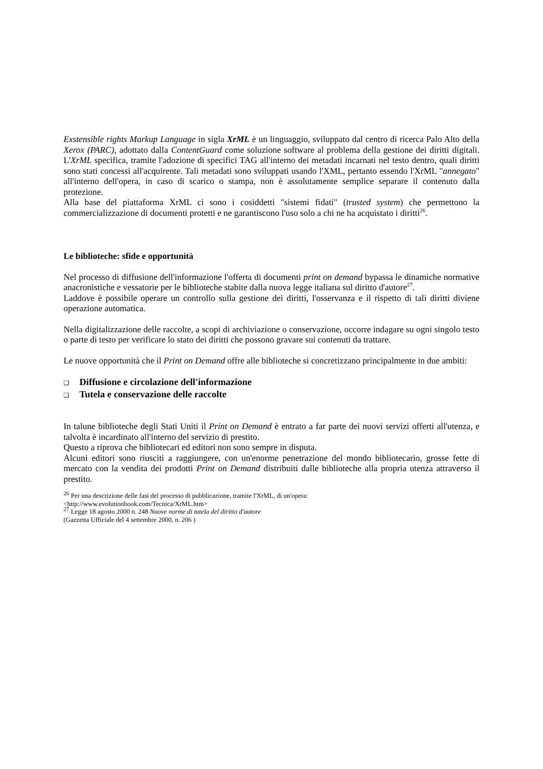Exstensible rights Markup Language in sigla XrML è un linguaggio, sviluppato dal centro di ricerca Palo Alto della Xerox (PARC), adottato dalla ContentGuard come soluzione software al problema della gestione dei diritti digitali. L'XrML specifica, tramite l'adozione di specifici TAG all'interno dei metadati incarnati nel testo dentro, quali diritti sono stati concessi all'acquirente. Tali metadati sono sviluppati usando l'XML, pertanto essendo l'XrML "annegato" all'interno dell'opera, in caso di scarico o stampa, non è assolutamente semplice separare il contenuto dalla protezione.
Alla base del piattaforma XrML ci sono i cosiddetti "sistemi fidati" (trusted system) che permettono la commercializzazione di documenti protetti e ne garantiscono l'uso solo a chi ne ha acquistato i diritti<sup>26</sup>.
Le biblioteche: sfide e opportunità
Nel processo di diffusione dell'informazione l'offerta di documenti print on demand bypassa le dinamiche normative anacronistiche e vessatorie per le biblioteche stabite dalla nuova legge italiana sul diritto d'autore<sup>27</sup>.
Laddove è possibile operare un controllo sulla gestione dei diritti, l'osservanza e il rispetto di tali diritti diviene operazione automatica.
Nella digitalizzazione delle raccolte, a scopi di archiviazione o conservazione, occorre indagare su ogni singolo testo o parte di testo per verificare lo stato dei diritti che possono gravare sui contenuti da trattare.
Le nuove opportunità che il Print on Demand offre alle biblioteche si concretizzano principalmente in due ambiti:
❑ Diffusione e circolazione dell'informazione
❑ Tutela e conservazione delle raccolte
In talune biblioteche degli Stati Uniti il Print on Demand è entrato a far parte dei nuovi servizi offerti all'utenza, e talvolta è incardinato all'interno del servizio di prestito.
Questo a riprova che bibliotecari ed editori non sono sempre in disputa.
Alcuni editori sono riusciti a raggiungere, con un'enorme penetrazione del mondo bibliotecario, grosse fette di mercato con la vendita dei prodotti Print on Demand distribuiti dalle biblioteche alla propria utenza attraverso il prestito.
<sup>26</sup> Per una descrizione delle fasi del processo di pubblicazione, tramite l'XrML, di un'opera:
<http://www.evolutionbook.com/Tecnica/XrML.htm>
<sup>27</sup> Legge 18 agosto 2000 n. 248 Nuove norme di tutela del diritto d'autore
(Gazzetta Ufficiale del 4 settembre 2000, n. 206 )